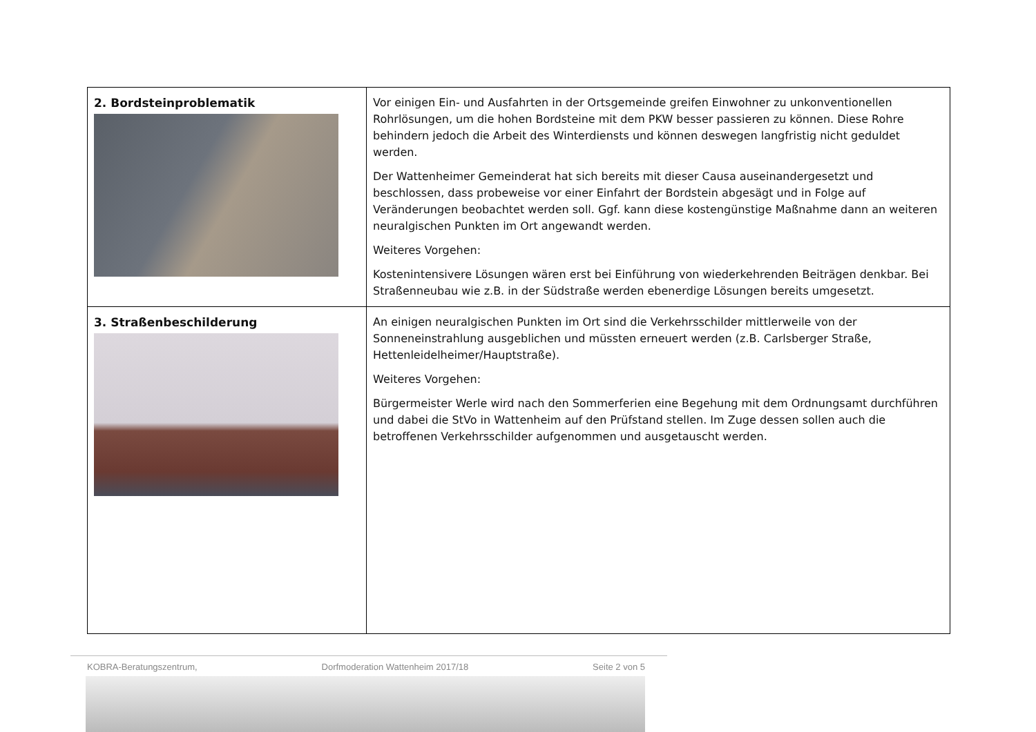| 2. Bordsteinproblematik | Vor einigen Ein- und Ausfahrten in der Ortsgemeinde greifen Einwohner zu unkonventionellen Rohrlösungen, um die hohen Bordsteine mit dem PKW besser passieren zu können. Diese Rohre behindern jedoch die Arbeit des Winterdiensts und können deswegen langfristig nicht geduldet werden. Der Wattenheimer Gemeinderat hat sich bereits mit dieser Causa auseinandergesetzt und beschlossen, dass probeweise vor einer Einfahrt der Bordstein abgesägt und in Folge auf Veränderungen beobachtet werden soll. Ggf. kann diese kostengünstige Maßnahme dann an weiteren neuralgischen Punkten im Ort angewandt werden. Weiteres Vorgehen: Kostenintensivere Lösungen wären erst bei Einführung von wiederkehrenden Beiträgen denkbar. Bei Straßenneubau wie z.B. in der Südstraße werden ebenerdige Lösungen bereits umgesetzt. |
| 3. Straßenbeschilderung | An einigen neuralgischen Punkten im Ort sind die Verkehrsschilder mittlerweile von der Sonneneinstrahlung ausgeblichen und müssten erneuert werden (z.B. Carlsberger Straße, Hettenleidelheimer/Hauptstraße). Weiteres Vorgehen: Bürgermeister Werle wird nach den Sommerferien eine Begehung mit dem Ordnungsamt durchführen und dabei die StVo in Wattenheim auf den Prüfstand stellen. Im Zuge dessen sollen auch die betroffenen Verkehrsschilder aufgenommen und ausgetauscht werden. |
KOBRA-Beratungszentrum, Dorfmoderation Wattenheim 2017/18 Seite 2 von 5